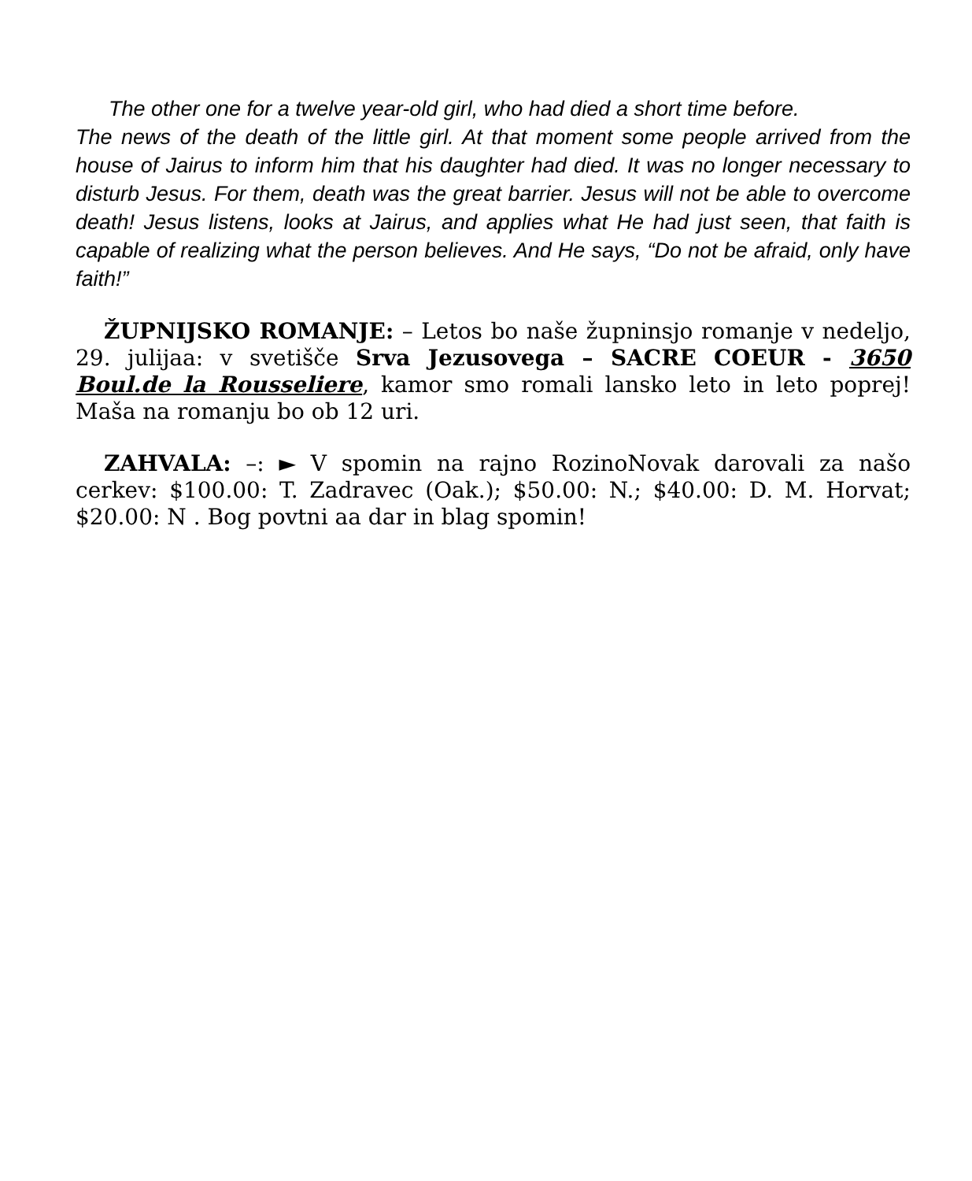The other one for a twelve year-old girl, who had died a short time before.
The news of the death of the little girl. At that moment some people arrived from the house of Jairus to inform him that his daughter had died. It was no longer necessary to disturb Jesus. For them, death was the great barrier. Jesus will not be able to overcome death! Jesus listens, looks at Jairus, and applies what He had just seen, that faith is capable of realizing what the person believes. And He says, “Do not be afraid, only have faith!”
ŽUPNIJSKO ROMANJE: – Letos bo naše župninsjo romanje v nedeljo, 29. julijaa: v svetišče Srva Jezusovega – SACRE COEUR - 3650 Boul.de la Rousseliere, kamor smo romali lansko leto in leto poprej! Maša na romanju bo ob 12 uri.
ZAHVALA: –: ► V spomin na rajno RozinoNovak darovali za našo cerkev: $100.00: T. Zadravec (Oak.); $50.00: N.; $40.00: D. M. Horvat; $20.00: N . Bog povtni aa dar in blag spomin!